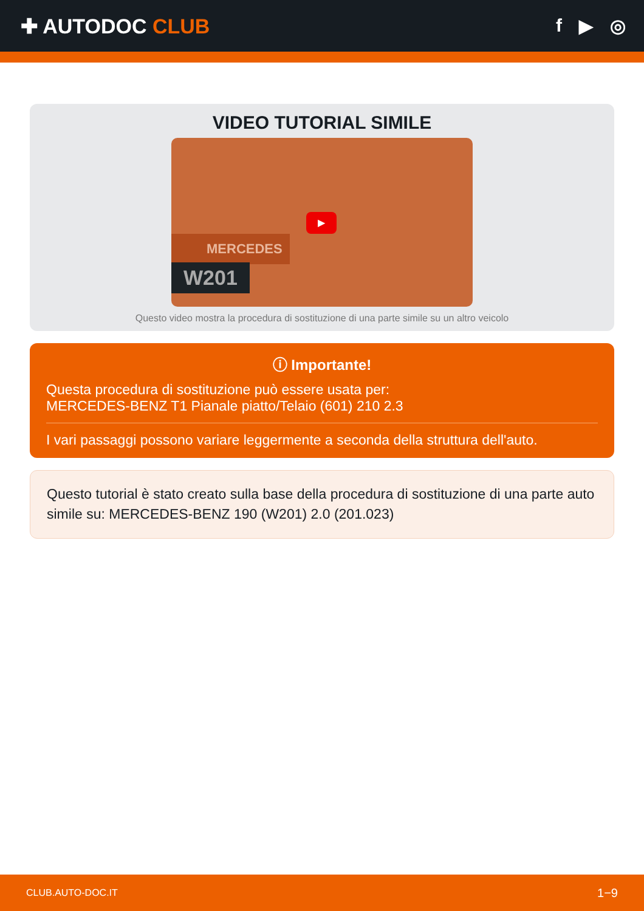✚ AUTODOC CLUB f ▶ ◎
VIDEO TUTORIAL SIMILE
MERCEDES
W201
▶
Questo video mostra la procedura di sostituzione di una parte simile su un altro veicolo
ⓘ Importante!
Questa procedura di sostituzione può essere usata per:
MERCEDES-BENZ T1 Pianale piatto/Telaio (601) 210 2.3
I vari passaggi possono variare leggermente a seconda della struttura dell'auto.
Questo tutorial è stato creato sulla base della procedura di sostituzione di una parte auto simile su: MERCEDES-BENZ 190 (W201) 2.0 (201.023)
CLUB.AUTO-DOC.IT 1−9